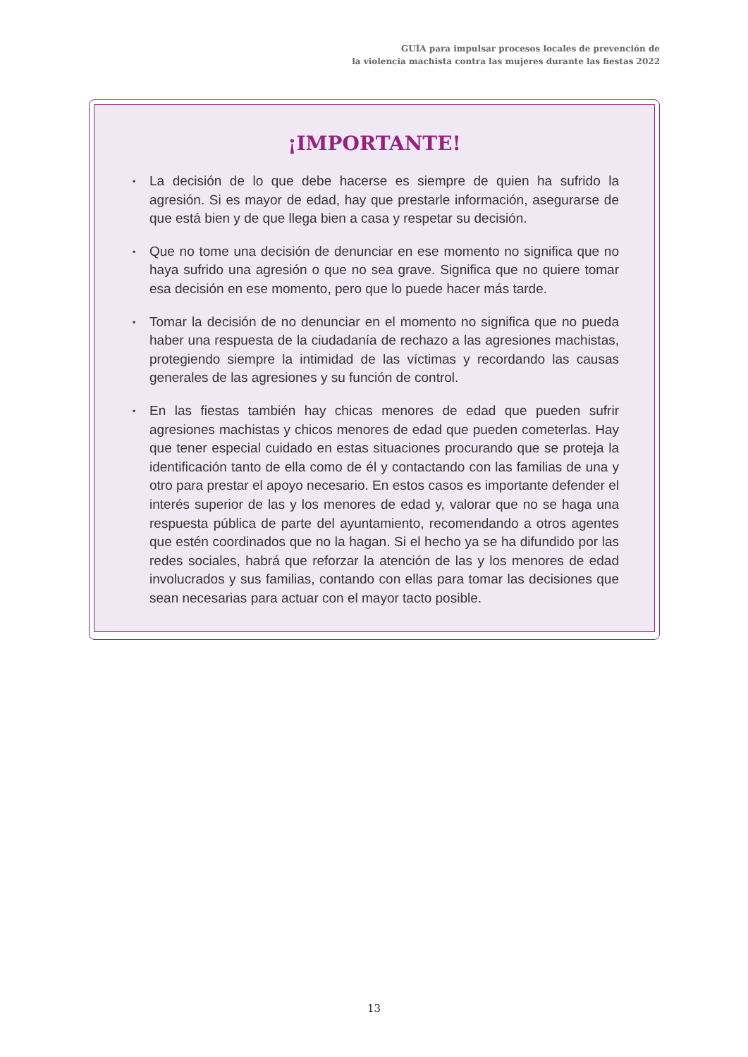GUÍA para impulsar procesos locales de prevención de
la violencia machista contra las mujeres durante las fiestas 2022
¡IMPORTANTE!
▪ La decisión de lo que debe hacerse es siempre de quien ha sufrido la agresión. Si es mayor de edad, hay que prestarle información, asegurarse de que está bien y de que llega bien a casa y respetar su decisión.
▪ Que no tome una decisión de denunciar en ese momento no significa que no haya sufrido una agresión o que no sea grave. Significa que no quiere tomar esa decisión en ese momento, pero que lo puede hacer más tarde.
▪ Tomar la decisión de no denunciar en el momento no significa que no pueda haber una respuesta de la ciudadanía de rechazo a las agresiones machistas, protegiendo siempre la intimidad de las víctimas y recordando las causas generales de las agresiones y su función de control.
▪ En las fiestas también hay chicas menores de edad que pueden sufrir agresiones machistas y chicos menores de edad que pueden cometerlas. Hay que tener especial cuidado en estas situaciones procurando que se proteja la identificación tanto de ella como de él y contactando con las familias de una y otro para prestar el apoyo necesario. En estos casos es importante defender el interés superior de las y los menores de edad y, valorar que no se haga una respuesta pública de parte del ayuntamiento, recomendando a otros agentes que estén coordinados que no la hagan. Si el hecho ya se ha difundido por las redes sociales, habrá que reforzar la atención de las y los menores de edad involucrados y sus familias, contando con ellas para tomar las decisiones que sean necesarias para actuar con el mayor tacto posible.
13